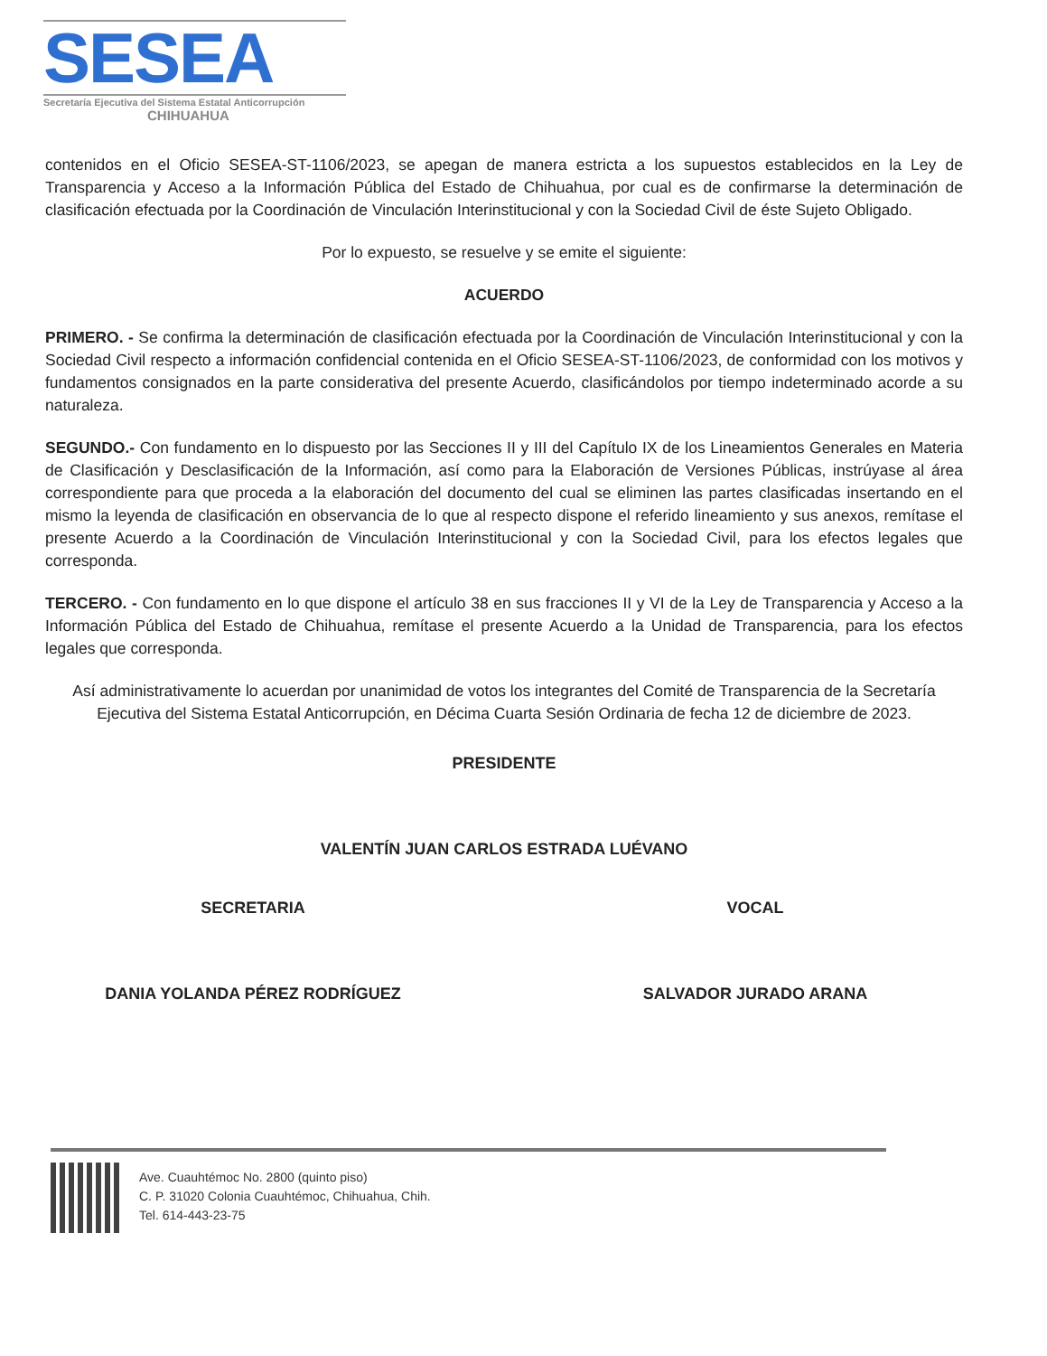SESEA
Secretaría Ejecutiva del Sistema Estatal Anticorrupción
CHIHUAHUA
contenidos en el Oficio SESEA-ST-1106/2023, se apegan de manera estricta a los supuestos establecidos en la Ley de Transparencia y Acceso a la Información Pública del Estado de Chihuahua, por cual es de confirmarse la determinación de clasificación efectuada por la Coordinación de Vinculación Interinstitucional y con la Sociedad Civil de éste Sujeto Obligado.
Por lo expuesto, se resuelve y se emite el siguiente:
ACUERDO
PRIMERO. - Se confirma la determinación de clasificación efectuada por la Coordinación de Vinculación Interinstitucional y con la Sociedad Civil respecto a información confidencial contenida en el Oficio SESEA-ST-1106/2023, de conformidad con los motivos y fundamentos consignados en la parte considerativa del presente Acuerdo, clasificándolos por tiempo indeterminado acorde a su naturaleza.
SEGUNDO.- Con fundamento en lo dispuesto por las Secciones II y III del Capítulo IX de los Lineamientos Generales en Materia de Clasificación y Desclasificación de la Información, así como para la Elaboración de Versiones Públicas, instrúyase al área correspondiente para que proceda a la elaboración del documento del cual se eliminen las partes clasificadas insertando en el mismo la leyenda de clasificación en observancia de lo que al respecto dispone el referido lineamiento y sus anexos, remítase el presente Acuerdo a la Coordinación de Vinculación Interinstitucional y con la Sociedad Civil, para los efectos legales que corresponda.
TERCERO. - Con fundamento en lo que dispone el artículo 38 en sus fracciones II y VI de la Ley de Transparencia y Acceso a la Información Pública del Estado de Chihuahua, remítase el presente Acuerdo a la Unidad de Transparencia, para los efectos legales que corresponda.
Así administrativamente lo acuerdan por unanimidad de votos los integrantes del Comité de Transparencia de la Secretaría Ejecutiva del Sistema Estatal Anticorrupción, en Décima Cuarta Sesión Ordinaria de fecha 12 de diciembre de 2023.
PRESIDENTE
VALENTÍN JUAN CARLOS ESTRADA LUÉVANO
SECRETARIA VOCAL
DANIA YOLANDA PÉREZ RODRÍGUEZ SALVADOR JURADO ARANA
Ave. Cuauhtémoc No. 2800 (quinto piso)
C. P. 31020 Colonia Cuauhtémoc, Chihuahua, Chih.
Tel. 614-443-23-75